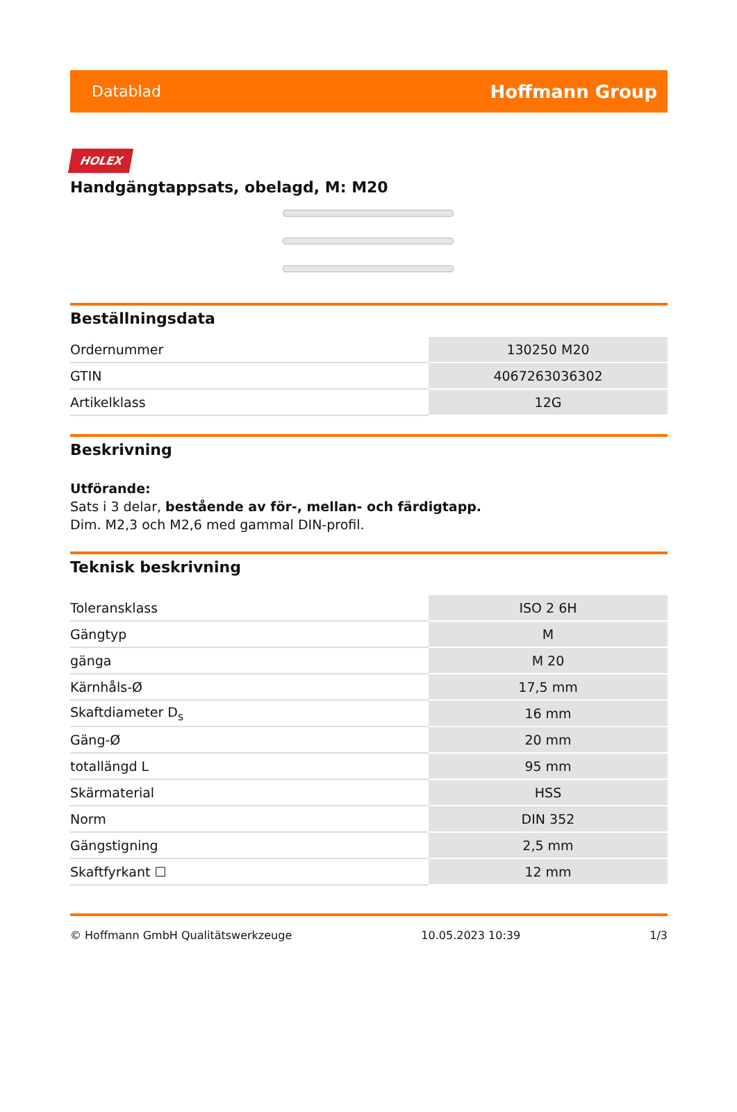Datablad Hoffmann Group
HOLEX
Handgängtappsats, obelagd, M: M20
Beställningsdata
| Ordernummer | 130250 M20 |
| GTIN | 4067263036302 |
| Artikelklass | 12G |
Beskrivning
Utförande:
Sats i 3 delar, bestående av för-, mellan- och färdigtapp.
Dim. M2,3 och M2,6 med gammal DIN-profil.
Teknisk beskrivning
| Toleransklass | ISO 2 6H |
| Gängtyp | M |
| gänga | M 20 |
| Kärnhåls-Ø | 17,5 mm |
| Skaftdiameter D<sub>s</sub> | 16 mm |
| Gäng-Ø | 20 mm |
| totallängd L | 95 mm |
| Skärmaterial | HSS |
| Norm | DIN 352 |
| Gängstigning | 2,5 mm |
| Skaftfyrkant ☐ | 12 mm |
© Hoffmann GmbH Qualitätswerkzeuge 10.05.2023 10:39 1/3